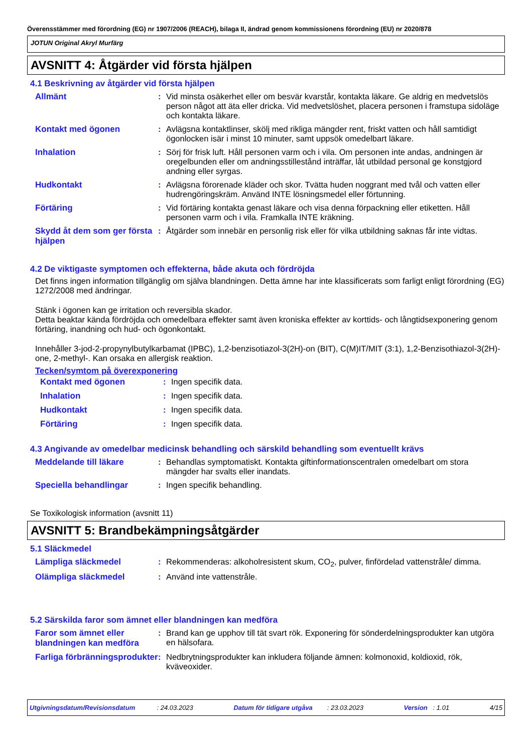Överensstämmer med förordning (EG) nr 1907/2006 (REACH), bilaga II, ändrad genom kommissionens förordning (EU) nr 2020/878
JOTUN Original Akryl Murfärg
AVSNITT 4: Åtgärder vid första hjälpen
4.1 Beskrivning av åtgärder vid första hjälpen
| Allmänt | : | Vid minsta osäkerhet eller om besvär kvarstår, kontakta läkare. Ge aldrig en medvetslös person något att äta eller dricka. Vid medvetslöshet, placera personen i framstupa sidoläge och kontakta läkare. |
| Kontakt med ögonen | : | Avlägsna kontaktlinser, skölj med rikliga mängder rent, friskt vatten och håll samtidigt ögonlocken isär i minst 10 minuter, samt uppsök omedelbart läkare. |
| Inhalation | : | Sörj för frisk luft. Håll personen varm och i vila. Om personen inte andas, andningen är oregelbunden eller om andningsstillestånd inträffar, låt utbildad personal ge konstgjord andning eller syrgas. |
| Hudkontakt | : | Avlägsna förorenade kläder och skor. Tvätta huden noggrant med tvål och vatten eller hudrengöringskräm. Använd INTE lösningsmedel eller förtunning. |
| Förtäring | : | Vid förtäring kontakta genast läkare och visa denna förpackning eller etiketten. Håll personen varm och i vila. Framkalla INTE kräkning. |
| Skydd åt dem som ger första hjälpen | : | Åtgärder som innebär en personlig risk eller för vilka utbildning saknas får inte vidtas. |
4.2 De viktigaste symptomen och effekterna, både akuta och fördröjda
Det finns ingen information tillgänglig om själva blandningen. Detta ämne har inte klassificerats som farligt enligt förordning (EG) 1272/2008 med ändringar.
Stänk i ögonen kan ge irritation och reversibla skador.
Detta beaktar kända fördröjda och omedelbara effekter samt även kroniska effekter av korttids- och långtidsexponering genom förtäring, inandning och hud- och ögonkontakt.
Innehåller 3-jod-2-propynylbutylkarbamat (IPBC), 1,2-benzisotiazol-3(2H)-on (BIT), C(M)IT/MIT (3:1), 1,2-Benzisothiazol-3(2H)-one, 2-methyl-. Kan orsaka en allergisk reaktion.
Tecken/symtom på överexponering
| Kontakt med ögonen | : | Ingen specifik data. |
| Inhalation | : | Ingen specifik data. |
| Hudkontakt | : | Ingen specifik data. |
| Förtäring | : | Ingen specifik data. |
4.3 Angivande av omedelbar medicinsk behandling och särskild behandling som eventuellt krävs
| Meddelande till läkare | : | Behandlas symptomatiskt. Kontakta giftinformationscentralen omedelbart om stora mängder har svalts eller inandats. |
| Speciella behandlingar | : | Ingen specifik behandling. |
Se Toxikologisk information (avsnitt 11)
AVSNITT 5: Brandbekämpningsåtgärder
5.1 Släckmedel
| Lämpliga släckmedel | : | Rekommenderas: alkoholresistent skum, CO<sub>2</sub>, pulver, finfördelad vattenstråle/ dimma. |
| Olämpliga släckmedel | : | Använd inte vattenstråle. |
5.2 Särskilda faror som ämnet eller blandningen kan medföra
| Faror som ämnet eller blandningen kan medföra | : | Brand kan ge upphov till tät svart rök. Exponering för sönderdelningsprodukter kan utgöra en hälsofara. |
| Farliga förbränningsprodukter | : | Nedbrytningsprodukter kan inkludera följande ämnen: kolmonoxid, koldioxid, rök, kväveoxider. |
Utgivningsdatum/Revisionsdatum : 24.03.2023 Datum för tidigare utgåva : 23.03.2023 Version : 1.01 4/15